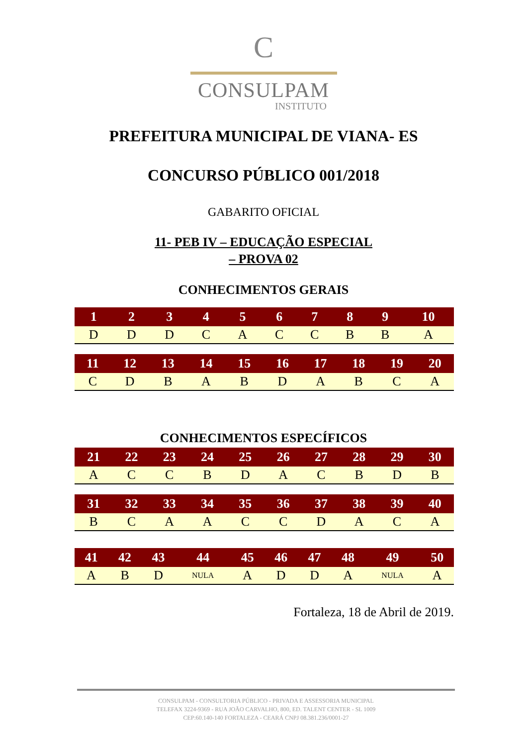C
CONSULPAM
INSTITUTO
PREFEITURA MUNICIPAL DE VIANA- ES
CONCURSO PÚBLICO 001/2018
GABARITO OFICIAL
11- PEB IV – EDUCAÇÃO ESPECIAL
– PROVA 02
CONHECIMENTOS GERAIS
| 1 | 2 | 3 | 4 | 5 | 6 | 7 | 8 | 9 | 10 |
| --- | --- | --- | --- | --- | --- | --- | --- | --- | --- |
| D | D | D | C | A | C | C | B | B | A |
| 11 | 12 | 13 | 14 | 15 | 16 | 17 | 18 | 19 | 20 |
| --- | --- | --- | --- | --- | --- | --- | --- | --- | --- |
| C | D | B | A | B | D | A | B | C | A |
CONHECIMENTOS ESPECÍFICOS
| 21 | 22 | 23 | 24 | 25 | 26 | 27 | 28 | 29 | 30 |
| --- | --- | --- | --- | --- | --- | --- | --- | --- | --- |
| A | C | C | B | D | A | C | B | D | B |
| 31 | 32 | 33 | 34 | 35 | 36 | 37 | 38 | 39 | 40 |
| --- | --- | --- | --- | --- | --- | --- | --- | --- | --- |
| B | C | A | A | C | C | D | A | C | A |
| 41 | 42 | 43 | 44 | 45 | 46 | 47 | 48 | 49 | 50 |
| --- | --- | --- | --- | --- | --- | --- | --- | --- | --- |
| A | B | D | NULA | A | D | D | A | NULA | A |
Fortaleza, 18 de Abril de 2019.
CONSULPAM - CONSULTORIA PÚBLICO - PRIVADA E ASSESSORIA MUNICIPAL
TELEFAX 3224-9369 - RUA JOÃO CARVALHO, 800, ED. TALENT CENTER - SL 1009
CEP:60.140-140 FORTALEZA - CEARÁ CNPJ 08.381.236/0001-27